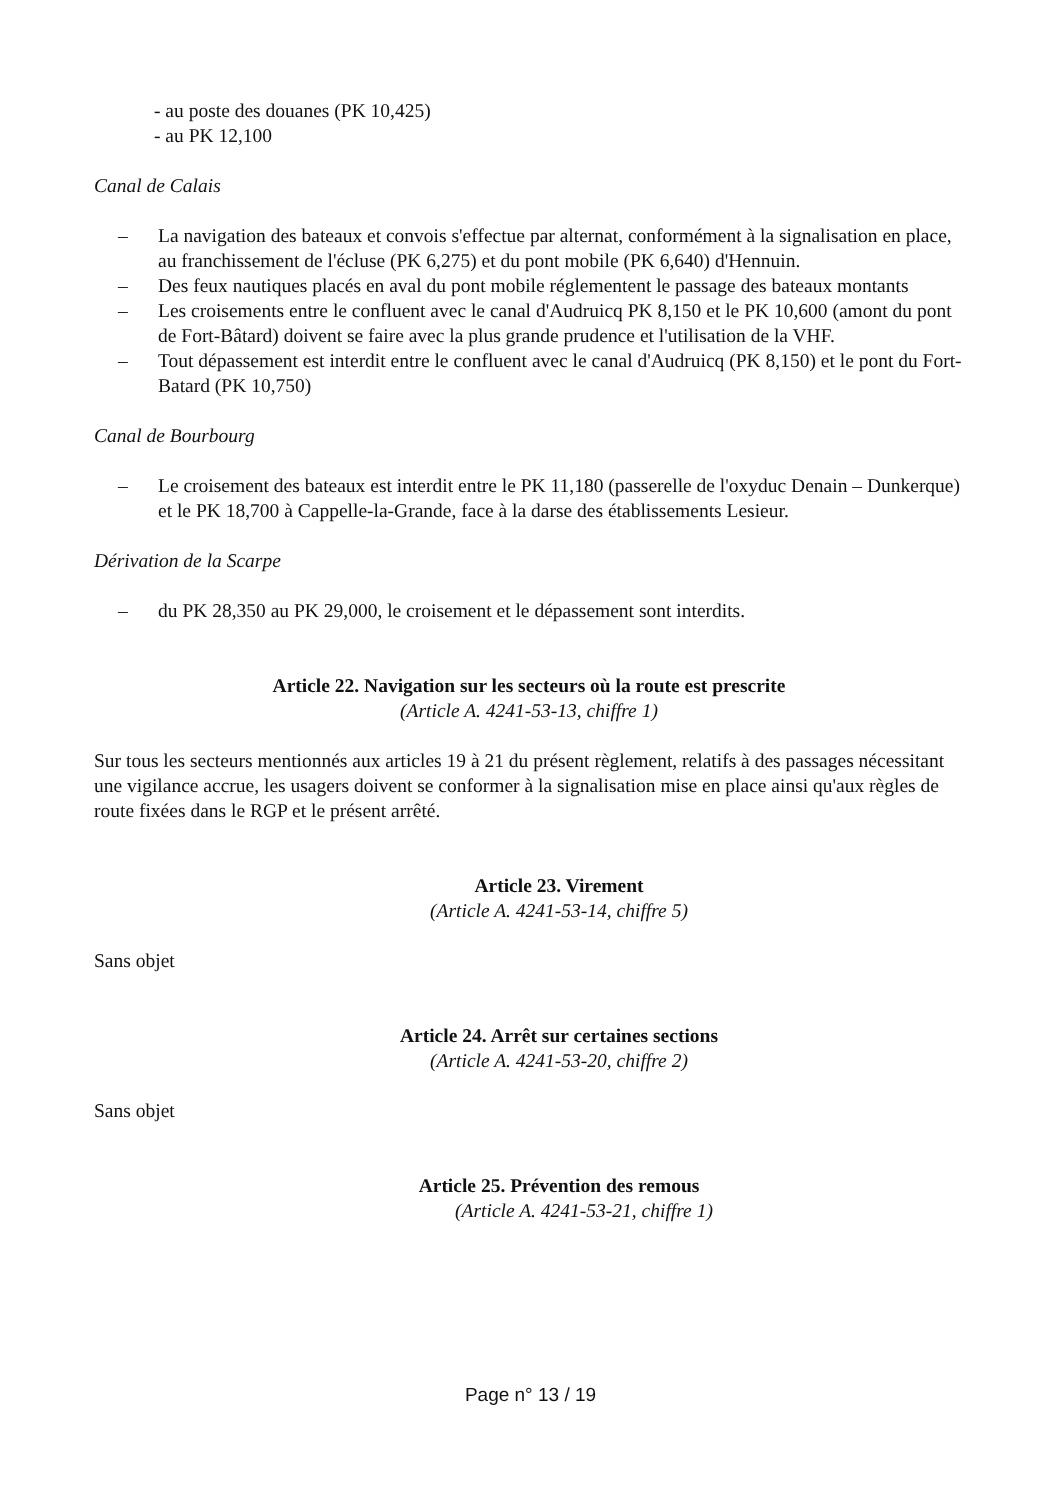- au poste des douanes (PK 10,425)
- au PK 12,100
Canal de Calais
– La navigation des bateaux et convois s'effectue par alternat, conformément à la signalisation en place, au franchissement de l'écluse (PK 6,275) et du pont mobile (PK 6,640) d'Hennuin.
– Des feux nautiques placés en aval du pont mobile réglementent le passage des bateaux montants
– Les croisements entre le confluent avec le canal d'Audruicq PK 8,150 et le PK 10,600 (amont du pont de Fort-Bâtard) doivent se faire avec la plus grande prudence et l'utilisation de la VHF.
– Tout dépassement est interdit entre le confluent avec le canal d'Audruicq (PK 8,150) et le pont du Fort-Batard (PK 10,750)
Canal de Bourbourg
– Le croisement des bateaux est interdit entre le PK 11,180 (passerelle de l'oxyduc Denain – Dunkerque) et le PK 18,700 à Cappelle-la-Grande, face à la darse des établissements Lesieur.
Dérivation de la Scarpe
– du PK 28,350 au PK 29,000, le croisement et le dépassement sont interdits.
Article 22. Navigation sur les secteurs où la route est prescrite
(Article A. 4241-53-13, chiffre 1)
Sur tous les secteurs mentionnés aux articles 19 à 21 du présent règlement, relatifs à des passages nécessitant une vigilance accrue, les usagers doivent se conformer à la signalisation mise en place ainsi qu'aux règles de route fixées dans le RGP et le présent arrêté.
Article 23. Virement
(Article A. 4241-53-14, chiffre 5)
Sans objet
Article 24. Arrêt sur certaines sections
(Article A. 4241-53-20, chiffre 2)
Sans objet
Article 25. Prévention des remous
(Article A. 4241-53-21, chiffre 1)
Page n° 13 / 19